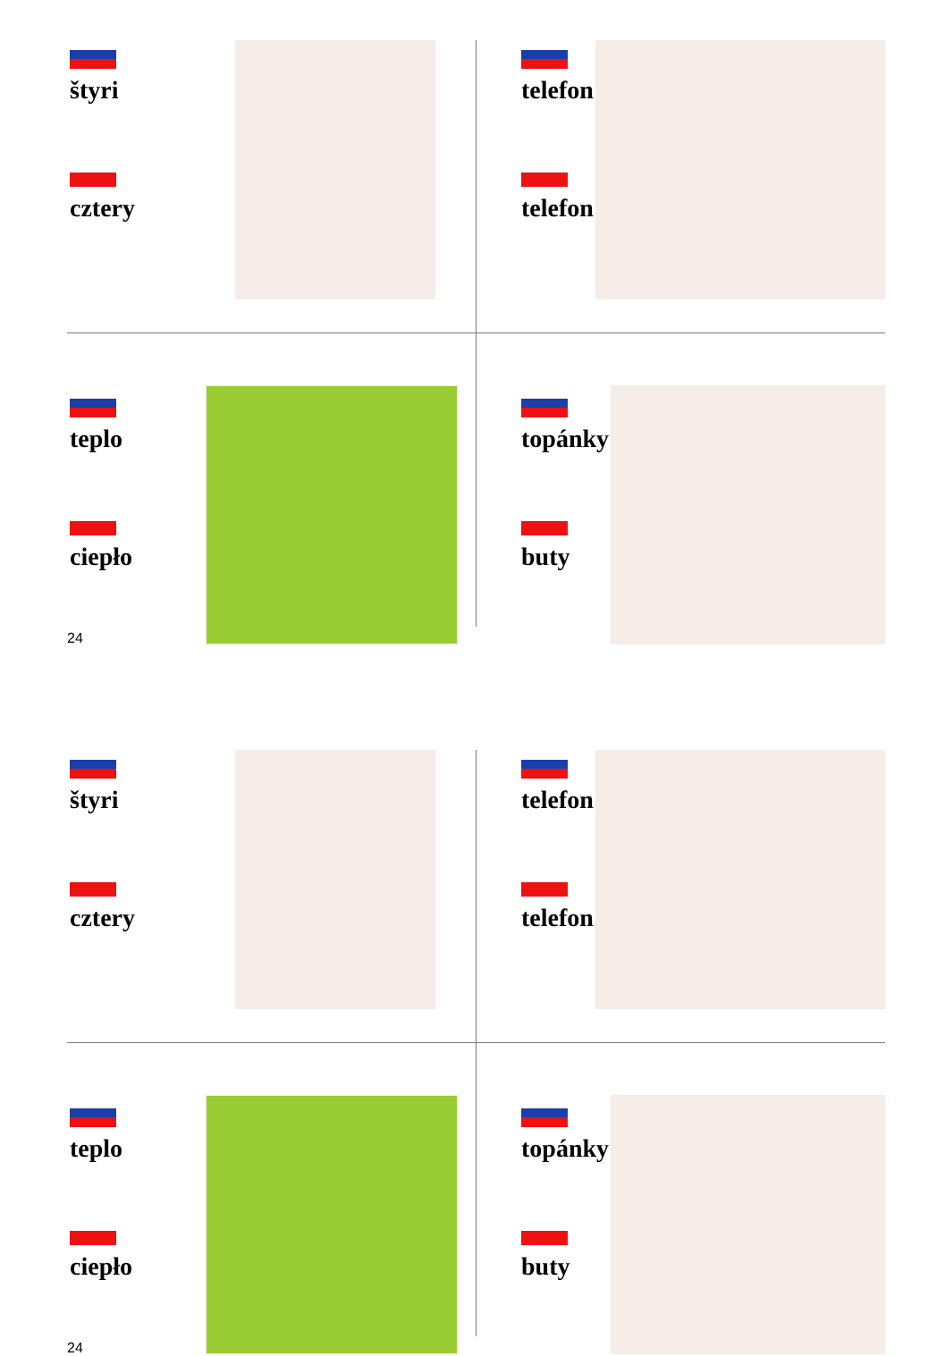štyri
cztery
telefon
telefon
teplo
ciepło
topánky
buty
24
štyri
cztery
telefon
telefon
teplo
ciepło
topánky
buty
24